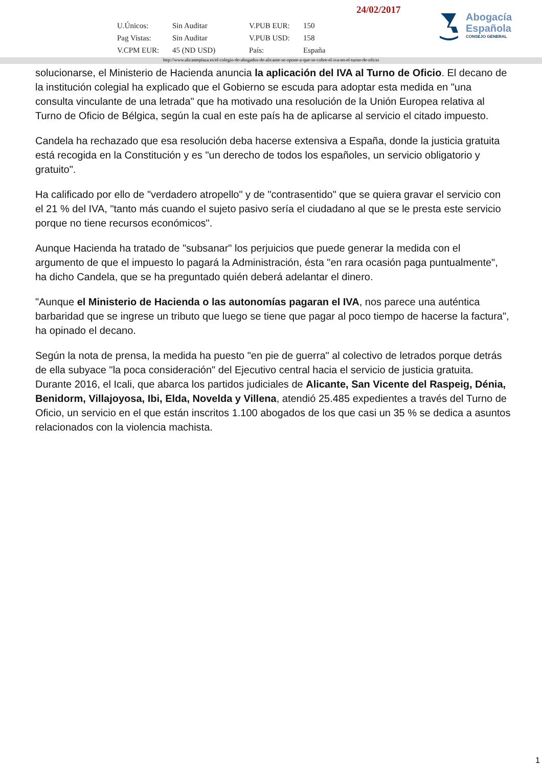24/02/2017
| U.Únicos: | Sin Auditar | V.PUB EUR: | 150 |
| Pag Vistas: | Sin Auditar | V.PUB USD: | 158 |
| V.CPM EUR: | 45 (ND USD) | País: | España |
Abogacía
Española
CONSEJO GENERAL
http://www.alicanteplaza.es/el-colegio-de-abogados-de-alicante-se-opone-a-que-se-cobre-el-iva-en-el-turno-de-oficio
solucionarse, el Ministerio de Hacienda anuncia la aplicación del IVA al Turno de Oficio. El decano de la institución colegial ha explicado que el Gobierno se escuda para adoptar esta medida en "una consulta vinculante de una letrada" que ha motivado una resolución de la Unión Europea relativa al Turno de Oficio de Bélgica, según la cual en este país ha de aplicarse al servicio el citado impuesto.
Candela ha rechazado que esa resolución deba hacerse extensiva a España, donde la justicia gratuita está recogida en la Constitución y es "un derecho de todos los españoles, un servicio obligatorio y gratuito".
Ha calificado por ello de "verdadero atropello" y de "contrasentido" que se quiera gravar el servicio con el 21 % del IVA, "tanto más cuando el sujeto pasivo sería el ciudadano al que se le presta este servicio porque no tiene recursos económicos".
Aunque Hacienda ha tratado de "subsanar" los perjuicios que puede generar la medida con el argumento de que el impuesto lo pagará la Administración, ésta "en rara ocasión paga puntualmente", ha dicho Candela, que se ha preguntado quién deberá adelantar el dinero.
"Aunque el Ministerio de Hacienda o las autonomías pagaran el IVA, nos parece una auténtica barbaridad que se ingrese un tributo que luego se tiene que pagar al poco tiempo de hacerse la factura", ha opinado el decano.
Según la nota de prensa, la medida ha puesto "en pie de guerra" al colectivo de letrados porque detrás de ella subyace "la poca consideración" del Ejecutivo central hacia el servicio de justicia gratuita. Durante 2016, el Icali, que abarca los partidos judiciales de Alicante, San Vicente del Raspeig, Dénia, Benidorm, Villajoyosa, Ibi, Elda, Novelda y Villena, atendió 25.485 expedientes a través del Turno de Oficio, un servicio en el que están inscritos 1.100 abogados de los que casi un 35 % se dedica a asuntos relacionados con la violencia machista.
1